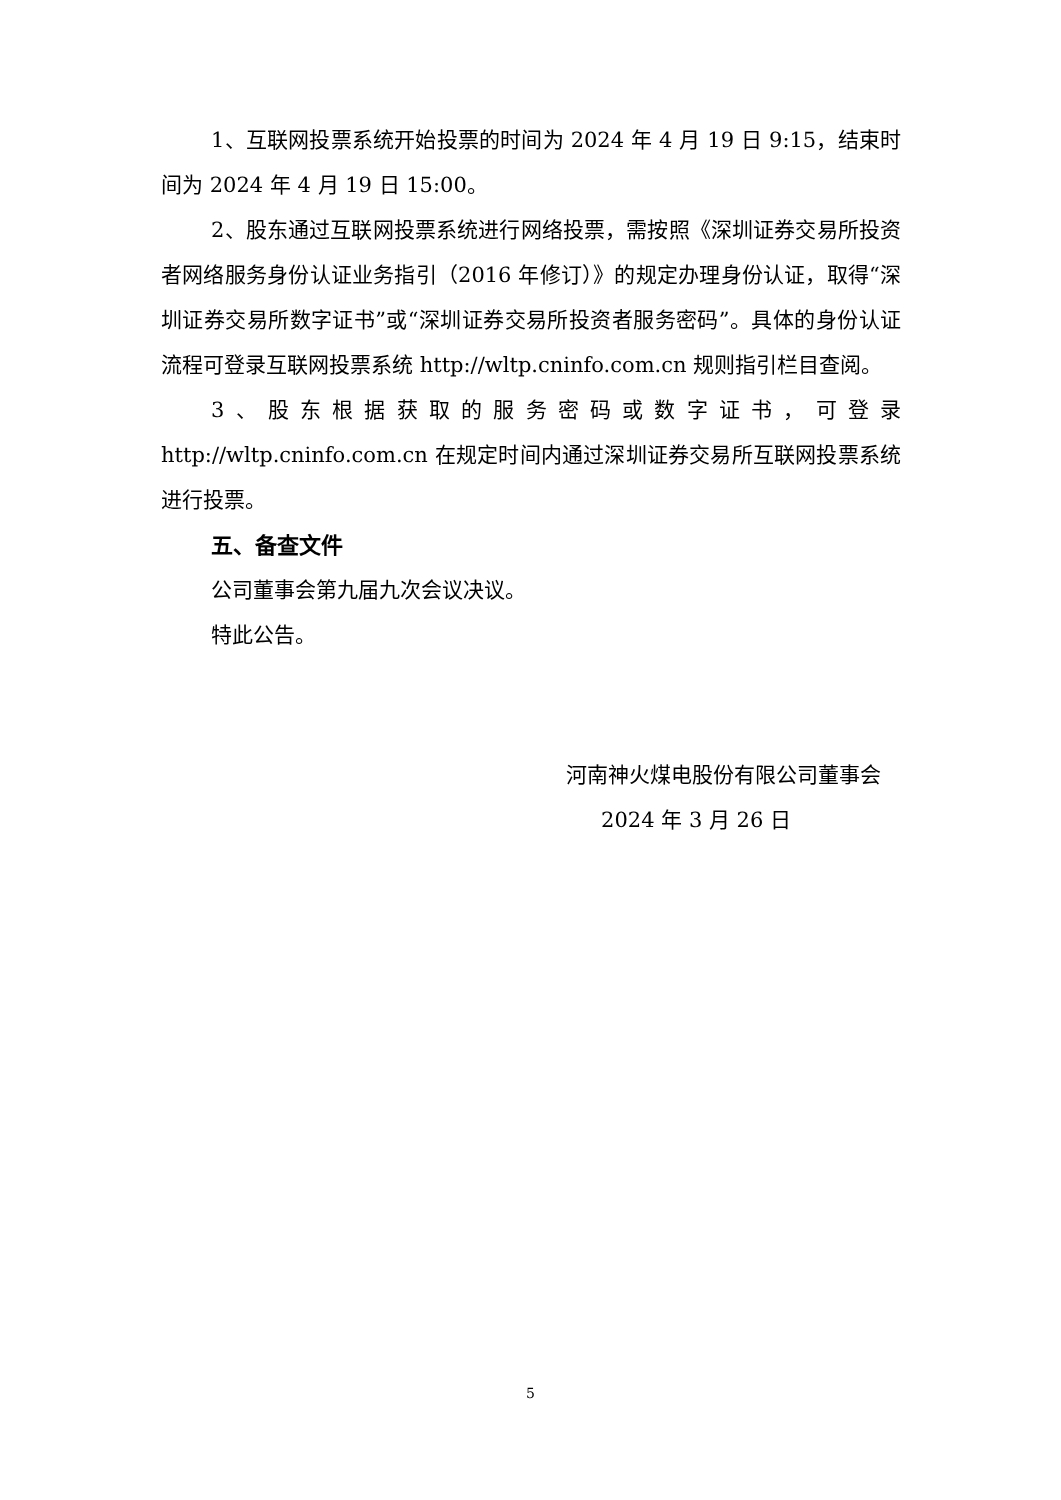1、互联网投票系统开始投票的时间为 2024 年 4 月 19 日 9:15，结束时间为 2024 年 4 月 19 日 15:00。
2、股东通过互联网投票系统进行网络投票，需按照《深圳证券交易所投资者网络服务身份认证业务指引（2016 年修订）》的规定办理身份认证，取得“深圳证券交易所数字证书”或“深圳证券交易所投资者服务密码”。具体的身份认证流程可登录互联网投票系统 http://wltp.cninfo.com.cn 规则指引栏目查阅。
3、股东根据获取的服务密码或数字证书，可登录 http://wltp.cninfo.com.cn 在规定时间内通过深圳证券交易所互联网投票系统进行投票。
五、备查文件
公司董事会第九届九次会议决议。
特此公告。
河南神火煤电股份有限公司董事会
2024 年 3 月 26 日
5